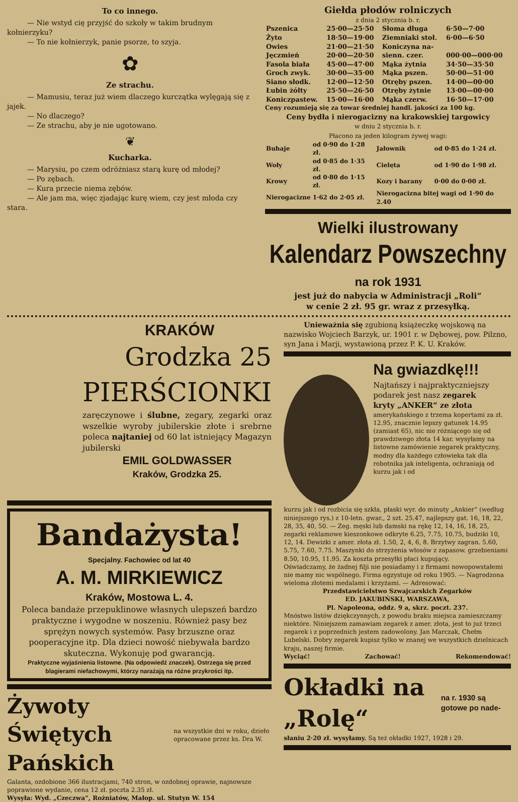To co innego.
— Nie wstyd cię przyjść do szkoły w takim brudnym kołnierzyku?
— To nie kołnierzyk, panie psorze, to szyja.
✿
Ze strachu.
— Mamusiu, teraz już wiem dlaczego kurczątka wylęgają się z jajek.
— No dlaczego?
— Ze strachu, aby je nie ugotowano.
❦
Kucharka.
— Marysiu, po czem odróżniasz starą kurę od młodej?
— Po zębach.
— Kura przecie niema zębów.
— Ale jam ma, więc zjadając kurę wiem, czy jest młoda czy stara.
Giełda płodów rolniczych
z dnia 2 stycznia b. r.
| Pszenica | 25·00—25·50 | Słoma długa | 6·50—7·00 |
| Żyto | 18·50—19·00 | Ziemniaki stoł. | 6·00—6·50 |
| Owies | 21·00—21·50 | Koniczyna na- | |
| Jęczmień | 20·00—20·50 | sienn. czer. | 000·00—000·00 |
| Fasola biała | 45·00—47·00 | Mąka żytnia | 34·50—35·50 |
| Groch zwyk. | 30·00—35·00 | Mąka pszen. | 50·00—51·00 |
| Siano słodk. | 12·00—12·50 | Otręby pszen. | 14·00—00·00 |
| Łubin żółty | 25·50—26·50 | Otręby żytnie | 13·00—00·00 |
| Koniczpastew. | 15·00—16·00 | Mąka czerw. | 16·50—17·00 |
Ceny rozumieją się za towar średniej handl. jakości za 100 kg.
Ceny bydła i nierogacizny na krakowskiej targowicy
w dniu 2 stycznia b. r.
Płacono za jeden kilogram żywej wagi:
| Buhaje | od 0·90 do 1·28 zł. | Jałownik | od 0·85 do 1·24 zł. |
| Woły | od 0·85 do 1·35 zł. | Cielęta | od 1·90 do 1·98 zł. |
| Krowy | od 0·80 do 1·15 zł. | Kozy i barany | 0·00 do 0·00 zł. |
| Nierogacizne | 1·62 do 2·05 zł. | Nierogacizna bitej wagi od 1·90 do 2.40 | |
Wielki ilustrowany
Kalendarz Powszechny
na rok 1931
jest już do nabycia w Administracji „Roli“
w cenie 2 zł. 95 gr. wraz z przesyłką.
KRAKÓW
Grodzka 25
PIERŚCIONKI
zaręczynowe i ślubne, zegary, zegarki oraz wszelkie wyroby jubilerskie złote i srebrne poleca najtaniej od 60 lat istniejący Magazyn jubilerski
EMIL GOLDWASSER
Kraków, Grodzka 25.
Bandażysta!
Specjalny. Fachowiec od lat 40
A. M. MIRKIEWICZ
Kraków, Mostowa L. 4.
Poleca bandaże przepuklinowe własnych ulepszeń bardzo praktyczne i wygodne w noszeniu. Również pasy bez sprężyn nowych systemów. Pasy brzuszne oraz pooperacyjne itp. Dla dzieci nowość niebywała bardzo skuteczna. Wykonuję pod gwarancją.
Praktyczne wyjaśnienia listowne. (Na odpowiedź znaczek). Ostrzega się przed blagierami niefachowymi, którzy narażają na różne przykrości itp.
Żywoty Świętych Pańskich
na wszystkie dni w roku, dzieło opracowane przez ks. Dra W.
Galanta, ozdobione 366 ilustracjami, 740 stron, w ozdobnej oprawie, najnowsze poprawione wydanie, cena 12 zł. poczta 2.35 zł.
Wysyła: Wyd. „Czeczwa“, Rożniatów, Małop. ul. Stutyn W. 154
Unieważnia się zgubioną książeczkę wojskową na nazwisko Wojciech Barzyk, ur. 1901 r. w Dębowej, pow. Pilzno, syn Jana i Marji, wystawioną przez P. K. U. Kraków.
Na gwiazdkę!!!
Najtańszy i najpraktyczniejszy podarek jest nasz zegarek
kryty „ANKER“ ze złota
amerykańskiego z trzema kopertami za zł. 12.95, znacznie lepszy gatunek 14.95 (zamiast 65), nic nie różniącego się od prawdziwego złota 14 kar. wysyłamy na listowne zamówienie zegarek praktyczny, modny dla każdego człowieka tak dla robotnika jak inteligenta, ochraniają od kurzu jak i od
kurzu jak i od rozbicia się szkła, płaski wyr. do minuty „Ankier“ (według niniejszego rys.) z 10-letn. gwar., 2 szt. 25.47, najlepszy gat. 16, 18, 22, 28, 35, 40, 50. — Zeg. męski lub damski na rękę 12, 14, 16, 18, 25, zegarki reklamowe kieszonkowe odkryte 6.25, 7.75, 10.75, budziki 10, 12, 14. Dewizki z amer. złota zł. 1.50, 2, 4, 6, 8. Brzytwy zagran. 5.60, 5.75, 7.60, 7.75. Maszynki do strzyżenia włosów z zapasow. grzebieniami 8.50, 10.95, 11.95. Za koszta przesyłki płaci kupujący.
Oświadczamy, że żadnej filji nie posiadamy i z firmami nowopowstałemi nie mamy nic wspólnego. Firma egzystuje od roku 1905. — Nagrodzona wieloma złotemi medalami i krzyżami. — Adresować:
Przedstawicielstwo Szwajcarskich Zegarków
ED. JAKUBIŃSKI, WARSZAWA,
Pl. Napoleona, oddz. 9 a, skrz. poczt. 237.
Mnóstwo listów dziękczynnych, z powodu braku miejsca zamieszczamy niektóre. Niniejszem zamawiam zegarek z amer. złota, jest to już trzeci zegarek i z poprzednich jestem zadowolony. Jan Marczak, Chełm Lubelski. Dobry zegarek kupisz tylko w znanej we wszystkich dzielnicach kraju, naszej firmie.
Wyciąć! Zachować! Rekomendować!
Okładki na „Rolę“
na r. 1930 są gotowe po nade-
słaniu 2·20 zł. wysyłamy. Są też okładki 1927, 1928 i 29.